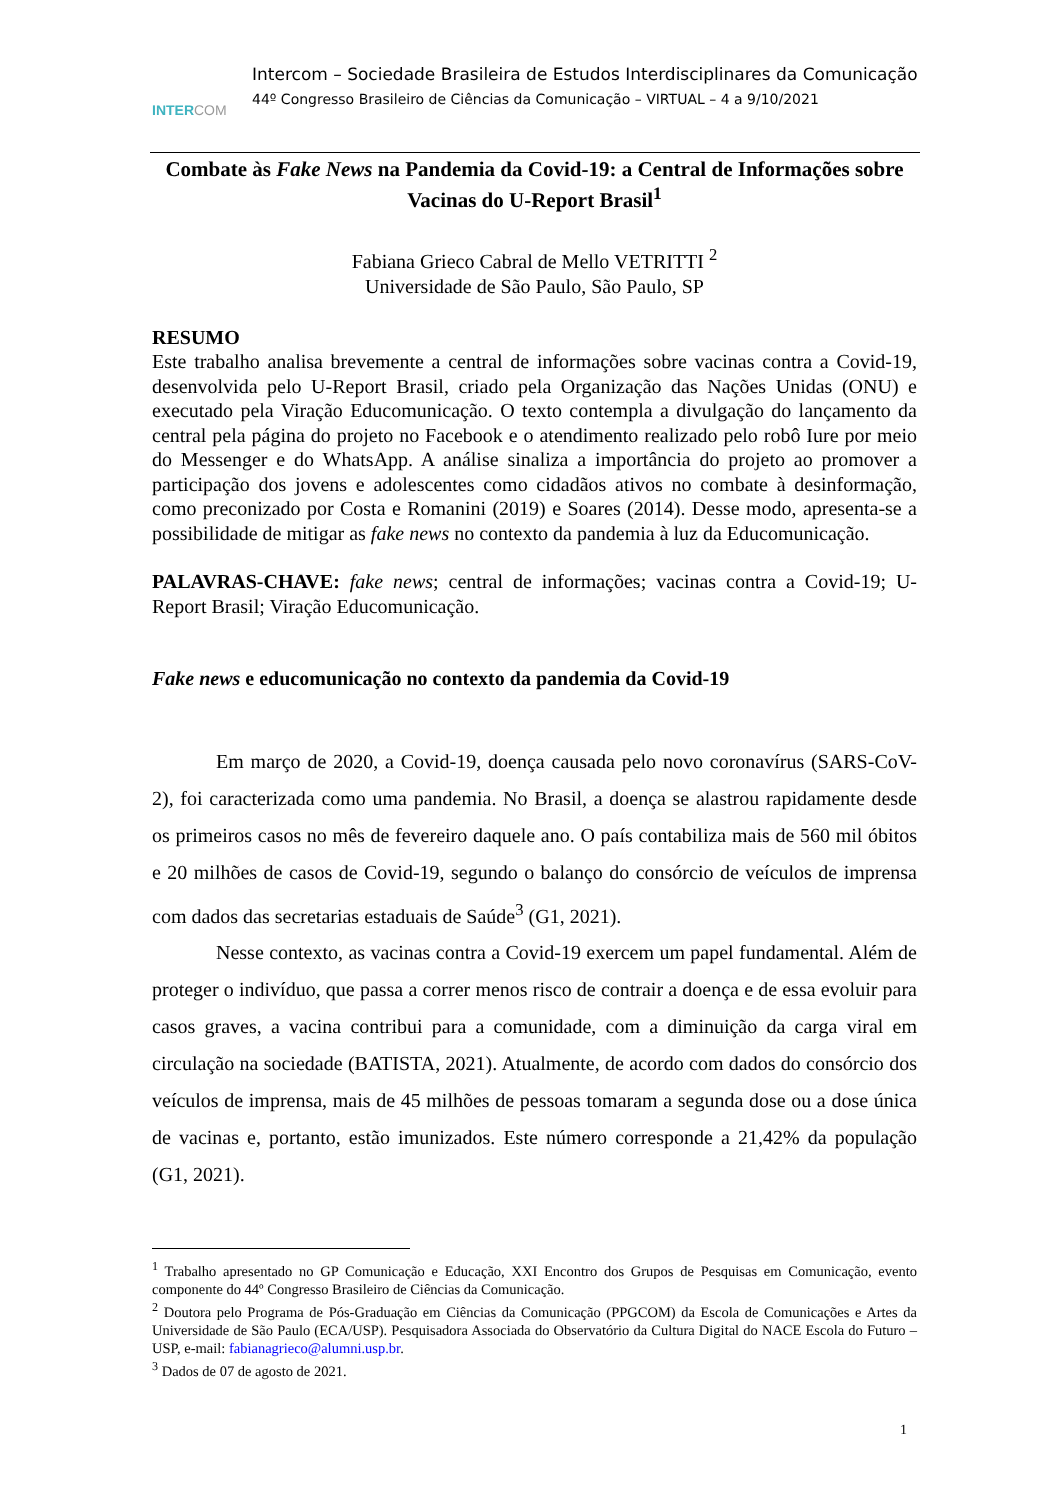INTERCOM
Intercom – Sociedade Brasileira de Estudos Interdisciplinares da Comunicação
44º Congresso Brasileiro de Ciências da Comunicação – VIRTUAL – 4 a 9/10/2021
Combate às Fake News na Pandemia da Covid-19: a Central de Informações sobre Vacinas do U-Report Brasil<sup>1</sup>
Fabiana Grieco Cabral de Mello VETRITTI <sup>2</sup>
Universidade de São Paulo, São Paulo, SP
RESUMO
Este trabalho analisa brevemente a central de informações sobre vacinas contra a Covid-19, desenvolvida pelo U-Report Brasil, criado pela Organização das Nações Unidas (ONU) e executado pela Viração Educomunicação. O texto contempla a divulgação do lançamento da central pela página do projeto no Facebook e o atendimento realizado pelo robô Iure por meio do Messenger e do WhatsApp. A análise sinaliza a importância do projeto ao promover a participação dos jovens e adolescentes como cidadãos ativos no combate à desinformação, como preconizado por Costa e Romanini (2019) e Soares (2014). Desse modo, apresenta-se a possibilidade de mitigar as fake news no contexto da pandemia à luz da Educomunicação.
PALAVRAS-CHAVE: fake news; central de informações; vacinas contra a Covid-19; U-Report Brasil; Viração Educomunicação.
Fake news e educomunicação no contexto da pandemia da Covid-19
Em março de 2020, a Covid-19, doença causada pelo novo coronavírus (SARS-CoV-2), foi caracterizada como uma pandemia. No Brasil, a doença se alastrou rapidamente desde os primeiros casos no mês de fevereiro daquele ano. O país contabiliza mais de 560 mil óbitos e 20 milhões de casos de Covid-19, segundo o balanço do consórcio de veículos de imprensa com dados das secretarias estaduais de Saúde<sup>3</sup> (G1, 2021).
Nesse contexto, as vacinas contra a Covid-19 exercem um papel fundamental. Além de proteger o indivíduo, que passa a correr menos risco de contrair a doença e de essa evoluir para casos graves, a vacina contribui para a comunidade, com a diminuição da carga viral em circulação na sociedade (BATISTA, 2021). Atualmente, de acordo com dados do consórcio dos veículos de imprensa, mais de 45 milhões de pessoas tomaram a segunda dose ou a dose única de vacinas e, portanto, estão imunizados. Este número corresponde a 21,42% da população (G1, 2021).
<sup>1</sup> Trabalho apresentado no GP Comunicação e Educação, XXI Encontro dos Grupos de Pesquisas em Comunicação, evento componente do 44º Congresso Brasileiro de Ciências da Comunicação.
<sup>2</sup> Doutora pelo Programa de Pós-Graduação em Ciências da Comunicação (PPGCOM) da Escola de Comunicações e Artes da Universidade de São Paulo (ECA/USP). Pesquisadora Associada do Observatório da Cultura Digital do NACE Escola do Futuro – USP, e-mail: fabianagrieco@alumni.usp.br.
<sup>3</sup> Dados de 07 de agosto de 2021.
1